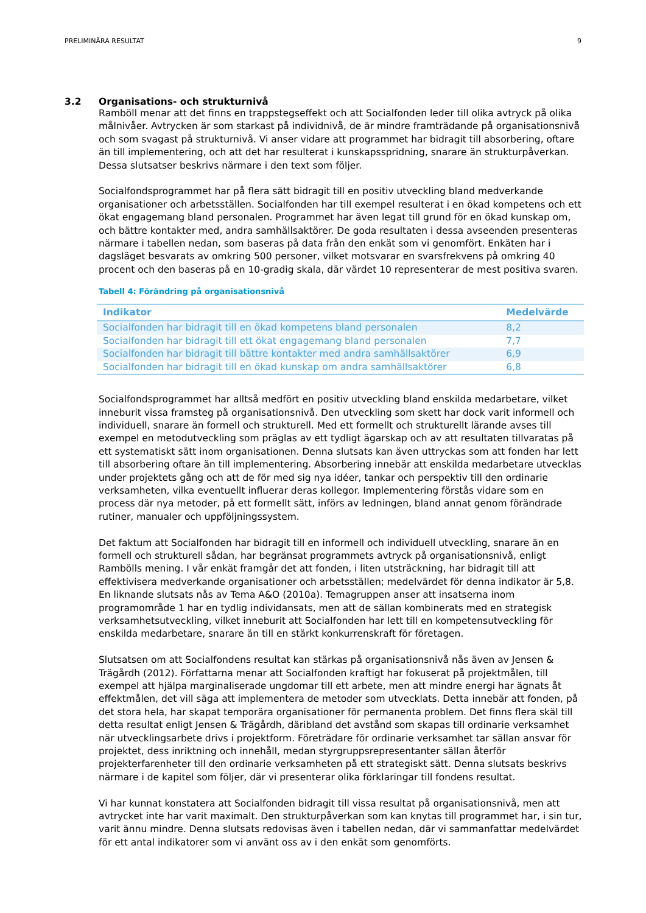PRELIMINÄRA RESULTAT 9
3.2 Organisations- och strukturnivå
Ramböll menar att det finns en trappstegseffekt och att Socialfonden leder till olika avtryck på olika målnivåer. Avtrycken är som starkast på individnivå, de är mindre framträdande på organisationsnivå och som svagast på strukturnivå. Vi anser vidare att programmet har bidragit till absorbering, oftare än till implementering, och att det har resulterat i kunskapsspridning, snarare än strukturpåverkan. Dessa slutsatser beskrivs närmare i den text som följer.
Socialfondsprogrammet har på flera sätt bidragit till en positiv utveckling bland medverkande organisationer och arbetsställen. Socialfonden har till exempel resulterat i en ökad kompetens och ett ökat engagemang bland personalen. Programmet har även legat till grund för en ökad kunskap om, och bättre kontakter med, andra samhällsaktörer. De goda resultaten i dessa avseenden presenteras närmare i tabellen nedan, som baseras på data från den enkät som vi genomfört. Enkäten har i dagsläget besvarats av omkring 500 personer, vilket motsvarar en svarsfrekvens på omkring 40 procent och den baseras på en 10-gradig skala, där värdet 10 representerar de mest positiva svaren.
Tabell 4: Förändring på organisationsnivå
| Indikator | Medelvärde |
| --- | --- |
| Socialfonden har bidragit till en ökad kompetens bland personalen | 8,2 |
| Socialfonden har bidragit till ett ökat engagemang bland personalen | 7,7 |
| Socialfonden har bidragit till bättre kontakter med andra samhällsaktörer | 6,9 |
| Socialfonden har bidragit till en ökad kunskap om andra samhällsaktörer | 6,8 |
Socialfondsprogrammet har alltså medfört en positiv utveckling bland enskilda medarbetare, vilket inneburit vissa framsteg på organisationsnivå. Den utveckling som skett har dock varit informell och individuell, snarare än formell och strukturell. Med ett formellt och strukturellt lärande avses till exempel en metodutveckling som präglas av ett tydligt ägarskap och av att resultaten tillvaratas på ett systematiskt sätt inom organisationen. Denna slutsats kan även uttryckas som att fonden har lett till absorbering oftare än till implementering. Absorbering innebär att enskilda medarbetare utvecklas under projektets gång och att de för med sig nya idéer, tankar och perspektiv till den ordinarie verksamheten, vilka eventuellt influerar deras kollegor. Implementering förstås vidare som en process där nya metoder, på ett formellt sätt, införs av ledningen, bland annat genom förändrade rutiner, manualer och uppföljningssystem.
Det faktum att Socialfonden har bidragit till en informell och individuell utveckling, snarare än en formell och strukturell sådan, har begränsat programmets avtryck på organisationsnivå, enligt Rambölls mening. I vår enkät framgår det att fonden, i liten utsträckning, har bidragit till att effektivisera medverkande organisationer och arbetsställen; medelvärdet för denna indikator är 5,8. En liknande slutsats nås av Tema A&O (2010a). Temagruppen anser att insatserna inom programområde 1 har en tydlig individansats, men att de sällan kombinerats med en strategisk verksamhetsutveckling, vilket inneburit att Socialfonden har lett till en kompetensutveckling för enskilda medarbetare, snarare än till en stärkt konkurrenskraft för företagen.
Slutsatsen om att Socialfondens resultat kan stärkas på organisationsnivå nås även av Jensen & Trägårdh (2012). Författarna menar att Socialfonden kraftigt har fokuserat på projektmålen, till exempel att hjälpa marginaliserade ungdomar till ett arbete, men att mindre energi har ägnats åt effektmålen, det vill säga att implementera de metoder som utvecklats. Detta innebär att fonden, på det stora hela, har skapat temporära organisationer för permanenta problem. Det finns flera skäl till detta resultat enligt Jensen & Trägårdh, däribland det avstånd som skapas till ordinarie verksamhet när utvecklingsarbete drivs i projektform. Företrädare för ordinarie verksamhet tar sällan ansvar för projektet, dess inriktning och innehåll, medan styrgruppsrepresentanter sällan återför projekterfarenheter till den ordinarie verksamheten på ett strategiskt sätt. Denna slutsats beskrivs närmare i de kapitel som följer, där vi presenterar olika förklaringar till fondens resultat.
Vi har kunnat konstatera att Socialfonden bidragit till vissa resultat på organisationsnivå, men att avtrycket inte har varit maximalt. Den strukturpåverkan som kan knytas till programmet har, i sin tur, varit ännu mindre. Denna slutsats redovisas även i tabellen nedan, där vi sammanfattar medelvärdet för ett antal indikatorer som vi använt oss av i den enkät som genomförts.